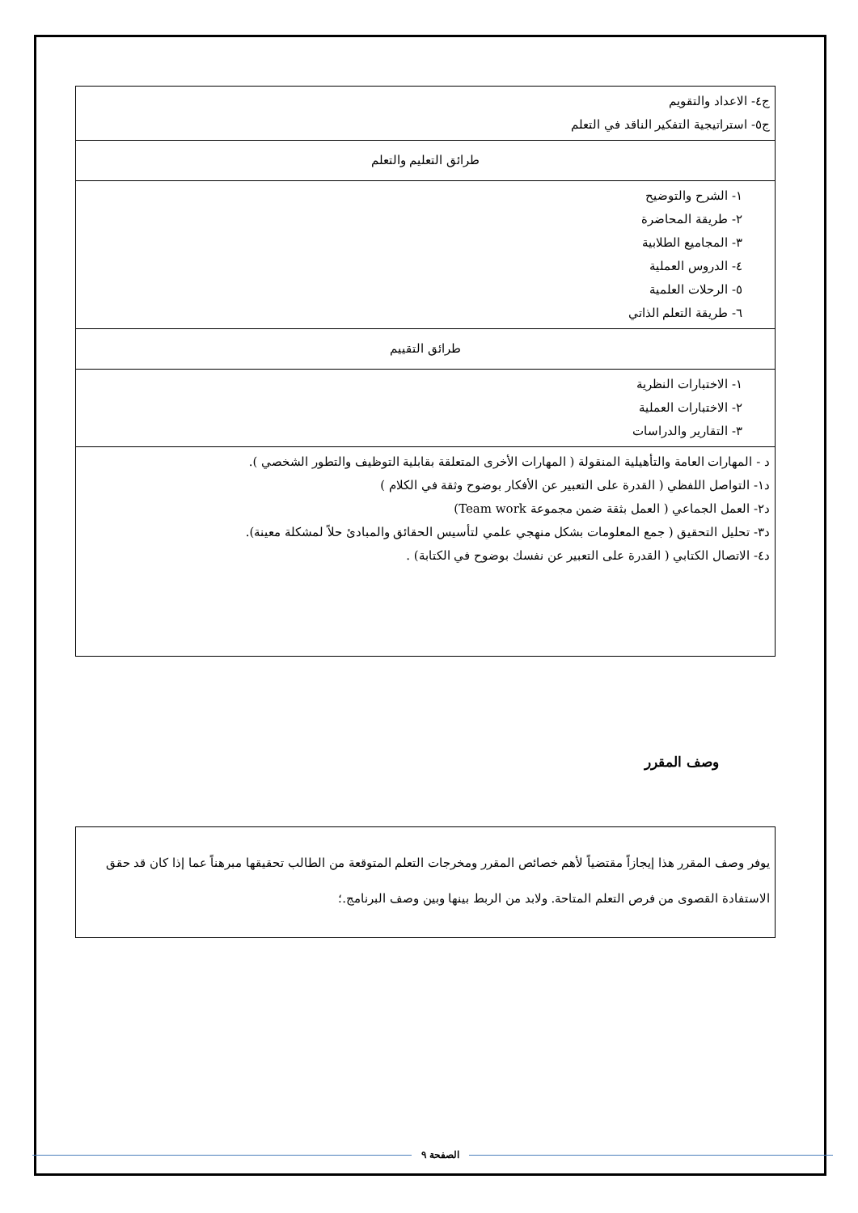| ج٤- الاعداد والتقويم ج٥- استراتيجية التفكير الناقد في التعلم |
| طرائق التعليم والتعلم |
| ١- الشرح والتوضيح ٢- طريقة المحاضرة ٣- المجاميع الطلابية ٤- الدروس العملية ٥- الرحلات العلمية ٦- طريقة التعلم الذاتي |
| طرائق التقييم |
| ١- الاختبارات النظرية ٢- الاختبارات العملية ٣- التقارير والدراسات |
| د - المهارات العامة والتأهيلية المنقولة ( المهارات الأخرى المتعلقة بقابلية التوظيف والتطور الشخصي ). د١- التواصل اللفظي ( القدرة على التعبير عن الأفكار بوضوح وثقة في الكلام ) د٢- العمل الجماعي ( العمل بثقة ضمن مجموعة Team work) د٣- تحليل التحقيق ( جمع المعلومات بشكل منهجي علمي لتأسيس الحقائق والمبادئ حلاً لمشكلة معينة). د٤- الاتصال الكتابي ( القدرة على التعبير عن نفسك بوضوح في الكتابة) . |
وصف المقرر
يوفر وصف المقرر هذا إيجازاً مقتضياً لأهم خصائص المقرر ومخرجات التعلم المتوقعة من الطالب تحقيقها مبرهناً عما إذا كان قد حقق الاستفادة القصوى من فرص التعلم المتاحة. ولابد من الربط بينها وبين وصف البرنامج.؛
الصفحة ٩